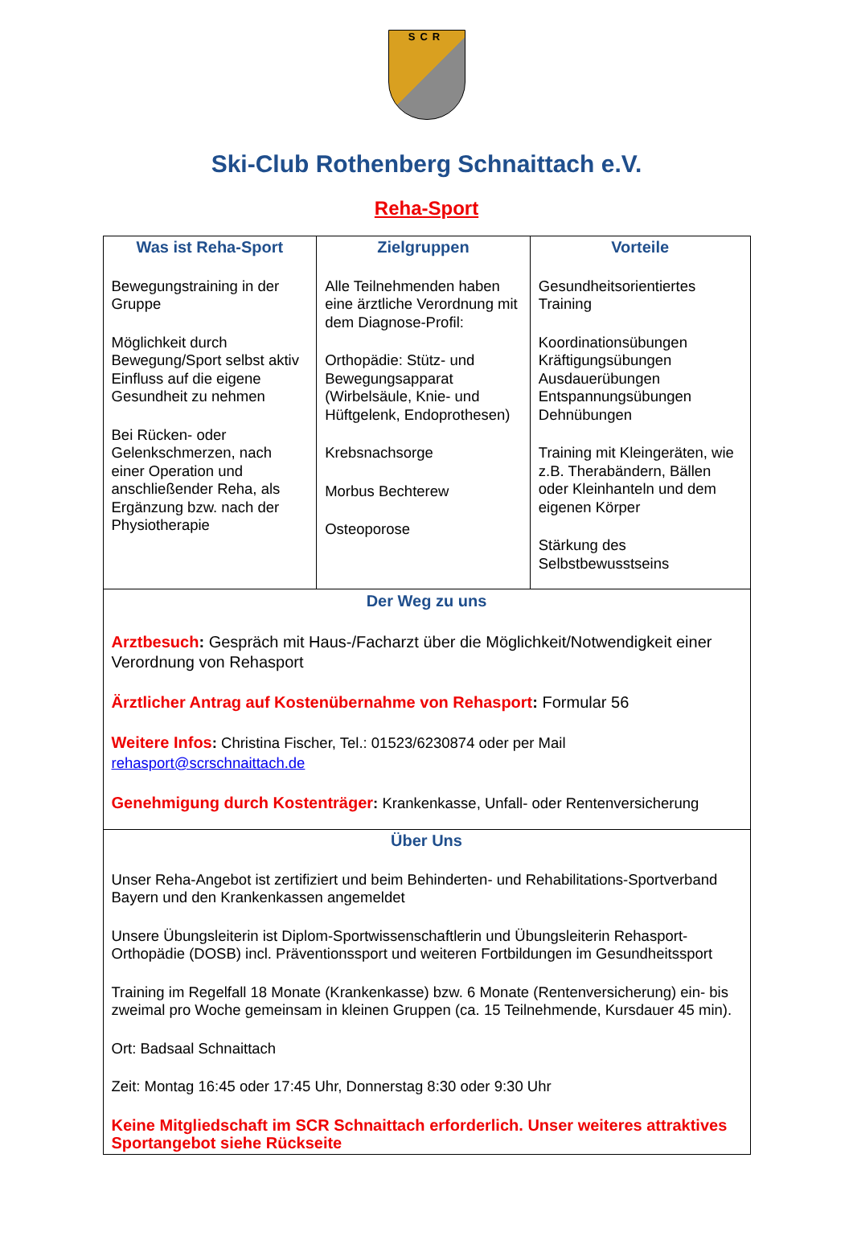SCR
Ski-Club Rothenberg Schnaittach e.V.
Reha-Sport
| Was ist Reha-Sport Bewegungstraining in der Gruppe Möglichkeit durch Bewegung/Sport selbst aktiv Einfluss auf die eigene Gesundheit zu nehmen Bei Rücken- oder Gelenkschmerzen, nach einer Operation und anschließender Reha, als Ergänzung bzw. nach der Physiotherapie | Zielgruppen Alle Teilnehmenden haben eine ärztliche Verordnung mit dem Diagnose-Profil: Orthopädie: Stütz- und Bewegungsapparat (Wirbelsäule, Knie- und Hüftgelenk, Endoprothesen) Krebsnachsorge Morbus Bechterew Osteoporose | Vorteile Gesundheitsorientiertes Training Koordinationsübungen Kräftigungsübungen Ausdauerübungen Entspannungsübungen Dehnübungen Training mit Kleingeräten, wie z.B. Therabändern, Bällen oder Kleinhanteln und dem eigenen Körper Stärkung des Selbstbewusstseins |
| Der Weg zu uns Arztbesuch : Gespräch mit Haus-/Facharzt über die Möglichkeit/Notwendigkeit einer Verordnung von Rehasport Ärztlicher Antrag auf Kostenübernahme von Rehasport : Formular 56 Weitere Infos : Christina Fischer, Tel.: 01523/6230874 oder per Mail rehasport@scrschnaittach.de Genehmigung durch Kostenträger : Krankenkasse, Unfall- oder Rentenversicherung | | |
| Über Uns Unser Reha-Angebot ist zertifiziert und beim Behinderten- und Rehabilitations-Sportverband Bayern und den Krankenkassen angemeldet Unsere Übungsleiterin ist Diplom-Sportwissenschaftlerin und Übungsleiterin Rehasport-Orthopädie (DOSB) incl. Präventionssport und weiteren Fortbildungen im Gesundheitssport Training im Regelfall 18 Monate (Krankenkasse) bzw. 6 Monate (Rentenversicherung) ein- bis zweimal pro Woche gemeinsam in kleinen Gruppen (ca. 15 Teilnehmende, Kursdauer 45 min). Ort: Badsaal Schnaittach Zeit: Montag 16:45 oder 17:45 Uhr, Donnerstag 8:30 oder 9:30 Uhr Keine Mitgliedschaft im SCR Schnaittach erforderlich. Unser weiteres attraktives Sportangebot siehe Rückseite | | |